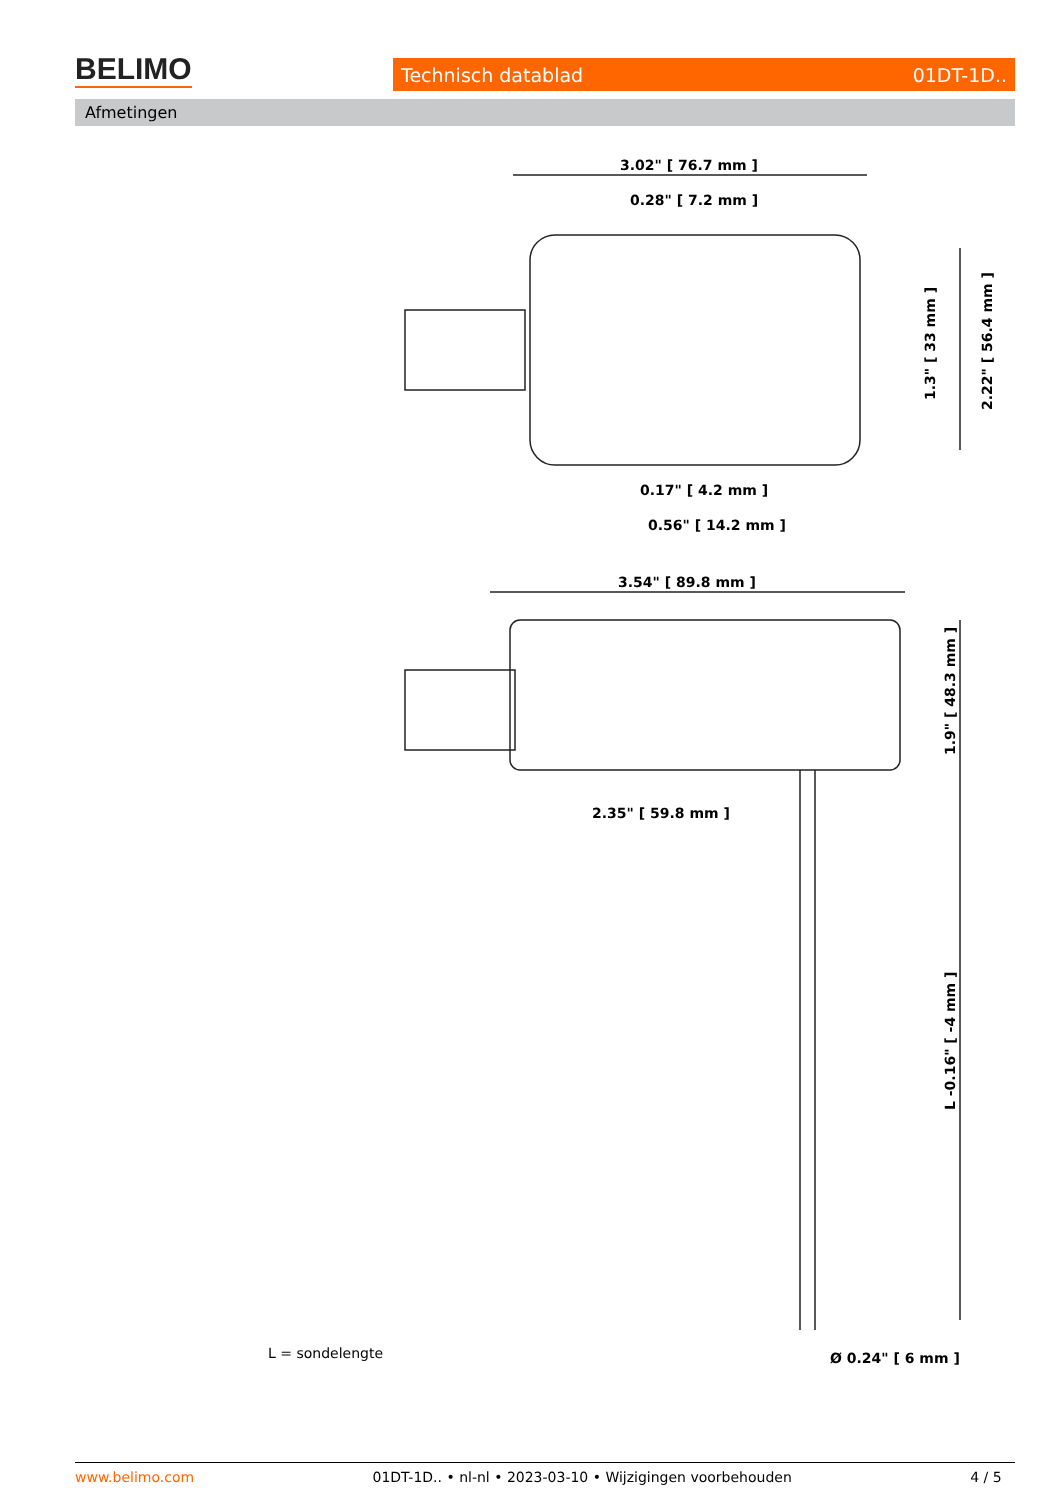BELIMO Technisch datablad 01DT-1D..
Afmetingen
3.02" [ 76.7 mm ]
0.28" [ 7.2 mm ]
0.17" [ 4.2 mm ]
0.56" [ 14.2 mm ]
3.54" [ 89.8 mm ]
2.35" [ 59.8 mm ]
Ø 0.24" [ 6 mm ]
1.3" [ 33 mm ]
2.22" [ 56.4 mm ]
1.9" [ 48.3 mm ]
L -0.16" [ -4 mm ]
L = sondelengte
www.belimo.com 01DT-1D.. • nl-nl • 2023-03-10 • Wijzigingen voorbehouden 4 / 5